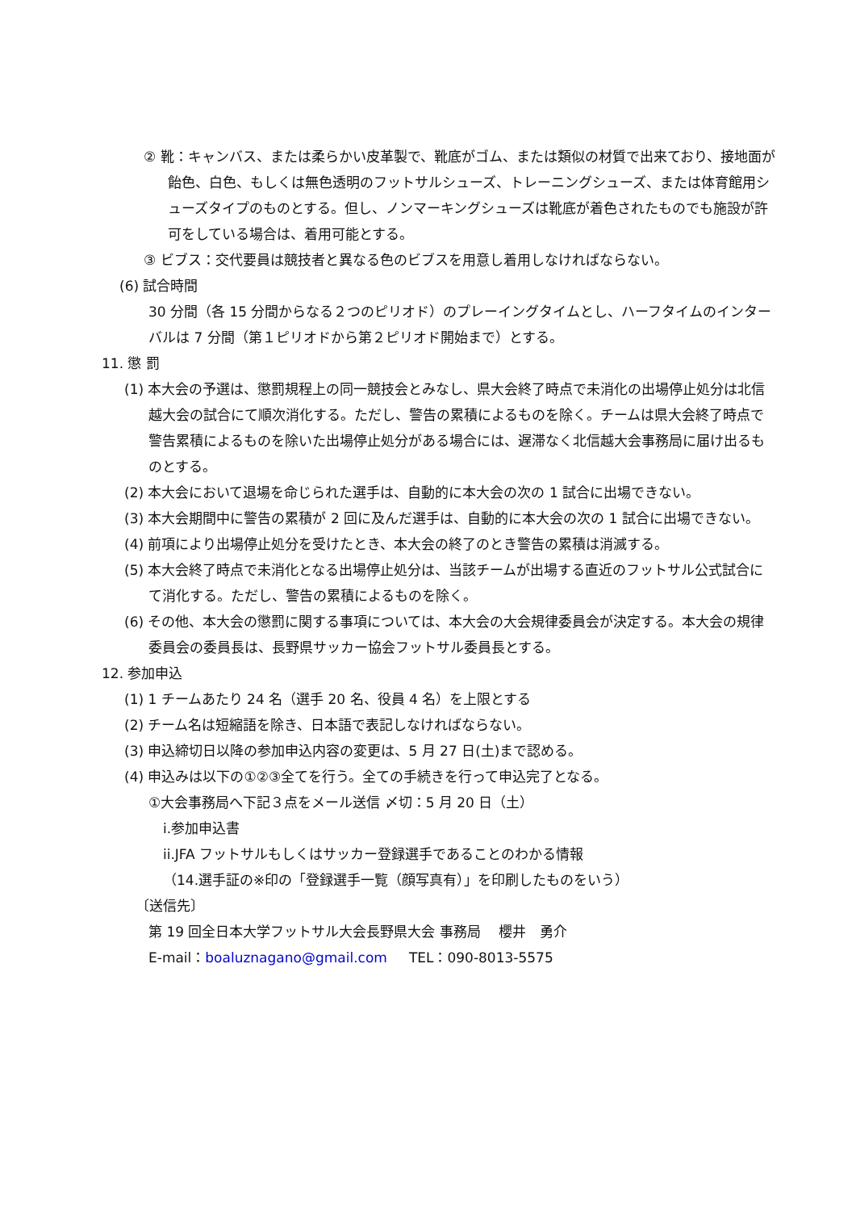② 靴：キャンバス、または柔らかい皮革製で、靴底がゴム、または類似の材質で出来ており、接地面が飴色、白色、もしくは無色透明のフットサルシューズ、トレーニングシューズ、または体育館用シューズタイプのものとする。但し、ノンマーキングシューズは靴底が着色されたものでも施設が許可をしている場合は、着用可能とする。
③ ビブス：交代要員は競技者と異なる色のビブスを用意し着用しなければならない。
(6) 試合時間
30 分間（各 15 分間からなる２つのピリオド）のプレーイングタイムとし、ハーフタイムのインターバルは 7 分間（第１ピリオドから第２ピリオド開始まで）とする。
11. 懲 罰
(1) 本大会の予選は、懲罰規程上の同一競技会とみなし、県大会終了時点で未消化の出場停止処分は北信越大会の試合にて順次消化する。ただし、警告の累積によるものを除く。チームは県大会終了時点で警告累積によるものを除いた出場停止処分がある場合には、遅滞なく北信越大会事務局に届け出るものとする。
(2) 本大会において退場を命じられた選手は、自動的に本大会の次の 1 試合に出場できない。
(3) 本大会期間中に警告の累積が 2 回に及んだ選手は、自動的に本大会の次の 1 試合に出場できない。
(4) 前項により出場停止処分を受けたとき、本大会の終了のとき警告の累積は消滅する。
(5) 本大会終了時点で未消化となる出場停止処分は、当該チームが出場する直近のフットサル公式試合にて消化する。ただし、警告の累積によるものを除く。
(6) その他、本大会の懲罰に関する事項については、本大会の大会規律委員会が決定する。本大会の規律委員会の委員長は、長野県サッカー協会フットサル委員長とする。
12. 参加申込
(1) 1 チームあたり 24 名（選手 20 名、役員 4 名）を上限とする
(2) チーム名は短縮語を除き、日本語で表記しなければならない。
(3) 申込締切日以降の参加申込内容の変更は、5 月 27 日(土)まで認める。
(4) 申込みは以下の①②③全てを行う。全ての手続きを行って申込完了となる。
①大会事務局へ下記３点をメール送信 〆切：5 月 20 日（土）
i.参加申込書
ii.JFA フットサルもしくはサッカー登録選手であることのわかる情報
（14.選手証の※印の「登録選手一覧（顔写真有）」を印刷したものをいう）
〔送信先〕
第 19 回全日本大学フットサル大会長野県大会 事務局　 櫻井　勇介
E-mail：boaluznagano@gmail.com TEL：090-8013-5575